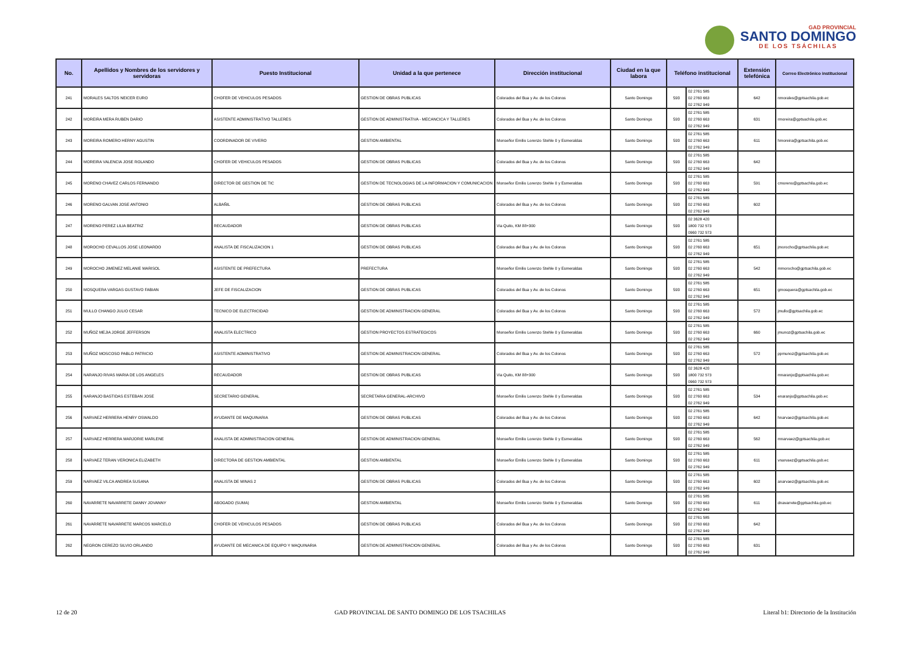GAD PROVINCIAL
SANTO DOMINGO
DE LOS TSÁCHILAS
| No. | Apellidos y Nombres de los servidores y servidoras | Puesto Institucional | Unidad a la que pertenece | Dirección institucional | Ciudad en la que labora | Teléfono institucional | | Extensión telefónica | Correo Electrónico institucional |
| --- | --- | --- | --- | --- | --- | --- | --- | --- | --- |
| 241 | MORALES SALTOS NEICER EURO | CHOFER DE VEHICULOS PESADOS | GESTION DE OBRAS PUBLICAS | Colorados del Bua y Av. de los Colonos | Santo Domingo | 593 | 02 2761 585 02 2760 663 02 2762 949 | 642 | nmorales@gptsachila.gob.ec |
| 242 | MOREIRA MERA RUBEN DARIO | ASISTENTE ADMINISTRATIVO TALLERES | GESTION DE ADMINISTRATIVA - MECANCICA Y TALLERES | Colorados del Bua y Av. de los Colonos | Santo Domingo | 593 | 02 2761 585 02 2760 663 02 2762 949 | 631 | rmoreira@gptsachila.gob.ec |
| 243 | MOREIRA ROMERO HERNY AGUSTIN | COORDINADOR DE VIVERO | GESTION AMBIENTAL | Monseñor Emilio Lorenzo Stehle 0 y Esmeraldas | Santo Domingo | 593 | 02 2761 585 02 2760 663 02 2762 949 | 611 | hmoreira@gptsachila.gob.ec |
| 244 | MOREIRA VALENCIA JOSE ROLANDO | CHOFER DE VEHICULOS PESADOS | GESTION DE OBRAS PUBLICAS | Colorados del Bua y Av. de los Colonos | Santo Domingo | 593 | 02 2761 585 02 2760 663 02 2762 949 | 642 | |
| 245 | MORENO CHAVEZ CARLOS FERNANDO | DIRECTOR DE GESTION DE TIC | GESTION DE TECNOLOGIAS DE LA INFORMACION Y COMUNICACION | Monseñor Emilio Lorenzo Stehle 0 y Esmeraldas | Santo Domingo | 593 | 02 2761 585 02 2760 663 02 2762 949 | 591 | cmoreno@gptsachila.gob.ec |
| 246 | MORENO GALVAN JOSE ANTONIO | ALBAÑIL | GESTION DE OBRAS PUBLICAS | Colorados del Bua y Av. de los Colonos | Santo Domingo | 593 | 02 2761 585 02 2760 663 02 2762 949 | 602 | |
| 247 | MORENO PEREZ LILIA BEATRIZ | RECAUDADOR | GESTION DE OBRAS PUBLICAS | Via Quito, KM 88+300 | Santo Domingo | 593 | 02 3628 420 1800 732 573 0960 732 573 | | |
| 248 | MOROCHO CEVALLOS JOSE LEONARDO | ANALISTA DE FISCALIZACION 1 | GESTION DE OBRAS PUBLICAS | Colorados del Bua y Av. de los Colonos | Santo Domingo | 593 | 02 2761 585 02 2760 663 02 2762 949 | 651 | jmorocho@gptsachila.gob.ec |
| 249 | MOROCHO JIMENEZ MELANIE MARISOL | ASISTENTE DE PREFECTURA | PREFECTURA | Monseñor Emilio Lorenzo Stehle 0 y Esmeraldas | Santo Domingo | 593 | 02 2761 585 02 2760 663 02 2762 949 | 542 | mmorocho@gptsachila.gob.ec |
| 250 | MOSQUERA VARGAS GUSTAVO FABIAN | JEFE DE FISCALIZACION | GESTION DE OBRAS PUBLICAS | Colorados del Bua y Av. de los Colonos | Santo Domingo | 593 | 02 2761 585 02 2760 663 02 2762 949 | 651 | gmosquera@gptsachila.gob.ec |
| 251 | MULLO CHANGO JULIO CESAR | TECNICO DE ELECTRICIDAD | GESTION DE ADMINISTRACION GENERAL | Colorados del Bua y Av. de los Colonos | Santo Domingo | 593 | 02 2761 585 02 2760 663 02 2762 949 | 572 | jmullo@gptsachila.gob.ec |
| 252 | MUÑOZ MEJIA JORGE JEFFERSON | ANALISTA ELECTRICO | GESTION PROYECTOS ESTRATEGICOS | Monseñor Emilio Lorenzo Stehle 0 y Esmeraldas | Santo Domingo | 593 | 02 2761 585 02 2760 663 02 2762 949 | 660 | jmunoz@gptsachila.gob.ec |
| 253 | MUÑOZ MOSCOSO PABLO PATRICIO | ASISTENTE ADMINISTRATIVO | GESTION DE ADMINISTRACION GENERAL | Colorados del Bua y Av. de los Colonos | Santo Domingo | 593 | 02 2761 585 02 2760 663 02 2762 949 | 572 | ppmunoz@gptsachila.gob.ec |
| 254 | NARANJO RIVAS MARIA DE LOS ANGELES | RECAUDADOR | GESTION DE OBRAS PUBLICAS | Via Quito, KM 88+300 | Santo Domingo | 593 | 02 3628 420 1800 732 573 0960 732 573 | | mnaranjo@gptsachila.gob.ec |
| 255 | NARANJO BASTIDAS ESTEBAN JOSE | SECRETARIO GENERAL | SECRETARIA GENERAL-ARCHIVO | Monseñor Emilio Lorenzo Stehle 0 y Esmeraldas | Santo Domingo | 593 | 02 2761 585 02 2760 663 02 2762 949 | 534 | enaranjo@gptsachila.gob.ec |
| 256 | NARVAEZ HERRERA HENRY OSWALDO | AYUDANTE DE MAQUINARIA | GESTION DE OBRAS PUBLICAS | Colorados del Bua y Av. de los Colonos | Santo Domingo | 593 | 02 2761 585 02 2760 663 02 2762 949 | 642 | hnarvaez@gptsachila.gob.ec |
| 257 | NARVAEZ HERRERA MARJORIE MARLENE | ANALISTA DE ADMINISTRACION GENERAL | GESTION DE ADMINISTRACION GENERAL | Monseñor Emilio Lorenzo Stehle 0 y Esmeraldas | Santo Domingo | 593 | 02 2761 585 02 2760 663 02 2762 949 | 562 | mnarvaez@gptsachila.gob.ec |
| 258 | NARVAEZ TERAN VERONICA ELIZABETH | DIRECTORA DE GESTION AMBIENTAL | GESTION AMBIENTAL | Monseñor Emilio Lorenzo Stehle 0 y Esmeraldas | Santo Domingo | 593 | 02 2761 585 02 2760 663 02 2762 949 | 611 | vnarvaez@gptsachila.gob.ec |
| 259 | NARVAEZ VILCA ANDREA SUSANA | ANALISTA DE MINAS 2 | GESTION DE OBRAS PUBLICAS | Colorados del Bua y Av. de los Colonos | Santo Domingo | 593 | 02 2761 585 02 2760 663 02 2762 949 | 602 | anarvaez@gptsachila.gob.ec |
| 260 | NAVARRETE NAVARRETE DANNY JOVANNY | ABOGADO (SUMA) | GESTION AMBIENTAL | Monseñor Emilio Lorenzo Stehle 0 y Esmeraldas | Santo Domingo | 593 | 02 2761 585 02 2760 663 02 2762 949 | 611 | dnavarrete@gptsachila.gob.ec |
| 261 | NAVARRETE NAVARRETE MARCOS MARCELO | CHOFER DE VEHICULOS PESADOS | GESTION DE OBRAS PUBLICAS | Colorados del Bua y Av. de los Colonos | Santo Domingo | 593 | 02 2761 585 02 2760 663 02 2762 949 | 642 | |
| 262 | NEGRON CEREZO SILVIO ORLANDO | AYUDANTE DE MECANICA DE EQUIPO Y MAQUINARIA | GESTION DE ADMINISTRACION GENERAL | Colorados del Bua y Av. de los Colonos | Santo Domingo | 593 | 02 2761 585 02 2760 663 02 2762 949 | 631 | |
12 de 20 GAD PROVINCIAL DE SANTO DOMINGO DE LOS TSACHILAS Literal b1: Directorio de la Institución